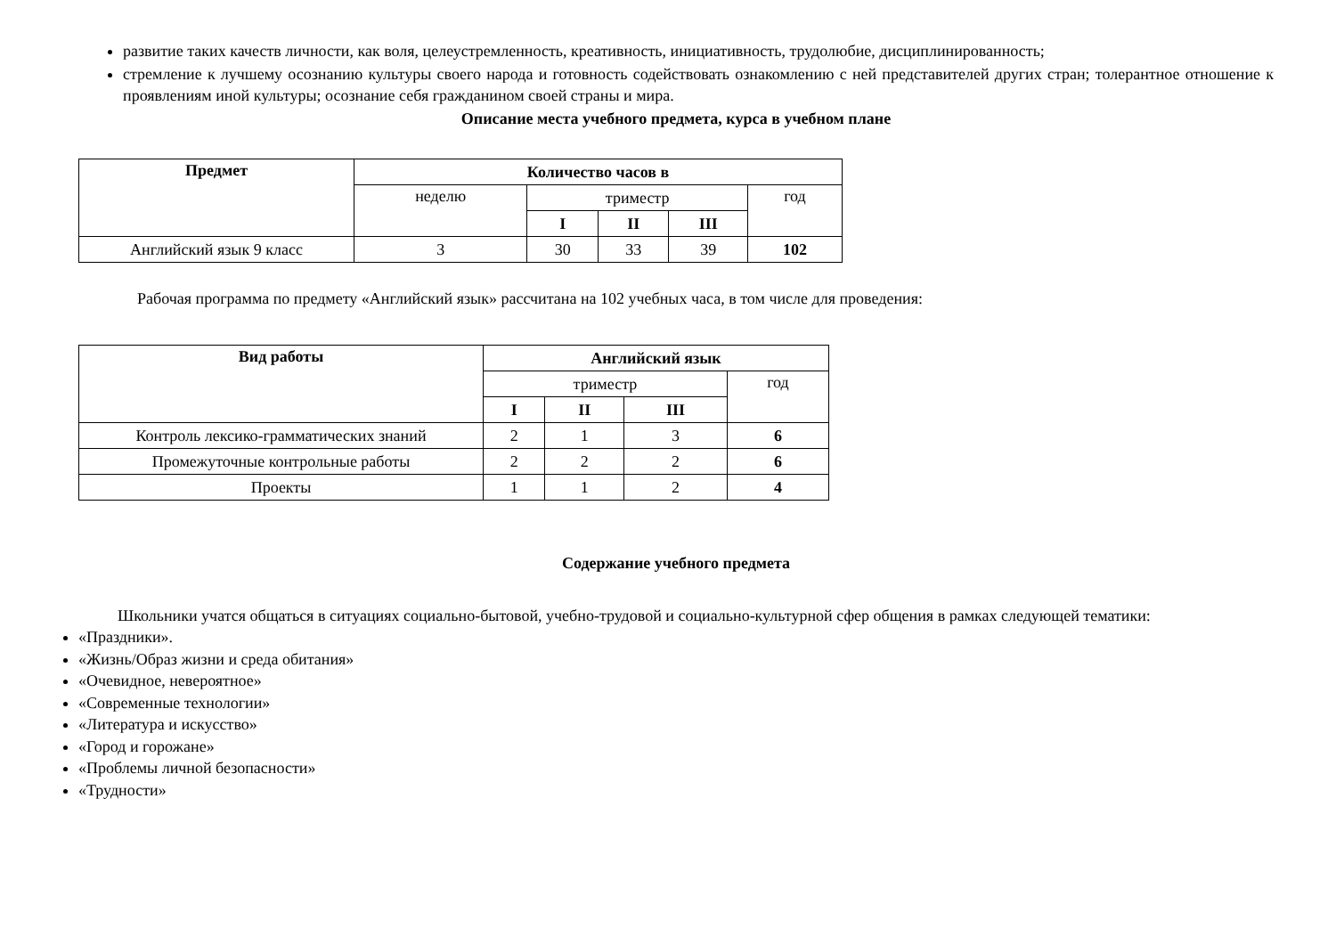развитие таких качеств личности, как воля, целеустремленность, креативность, инициативность, трудолюбие, дисциплинированность;
стремление к лучшему осознанию культуры своего народа и готовность содействовать ознакомлению с ней представителей других стран; толерантное отношение к проявлениям иной культуры; осознание себя гражданином своей страны и мира.
Описание места учебного предмета, курса в учебном плане
| Предмет | Количество часов в | | | | |
| --- | --- | --- | --- | --- | --- |
| | неделю | триместр | | | год |
| | | I | II | III | |
| Английский язык 9 класс | 3 | 30 | 33 | 39 | 102 |
Рабочая программа по предмету «Английский язык» рассчитана на 102 учебных часа, в том числе для проведения:
| Вид работы | Английский язык | | | |
| --- | --- | --- | --- | --- |
| | триместр | | | год |
| | I | II | III | |
| Контроль лексико-грамматических знаний | 2 | 1 | 3 | 6 |
| Промежуточные контрольные работы | 2 | 2 | 2 | 6 |
| Проекты | 1 | 1 | 2 | 4 |
Содержание учебного предмета
Школьники учатся общаться в ситуациях социально-бытовой, учебно-трудовой и социально-культурной сфер общения в рамках следующей тематики:
«Праздники».
«Жизнь/Образ жизни и среда обитания»
«Очевидное, невероятное»
«Современные технологии»
«Литература и искусство»
«Город и горожане»
«Проблемы личной безопасности»
«Трудности»